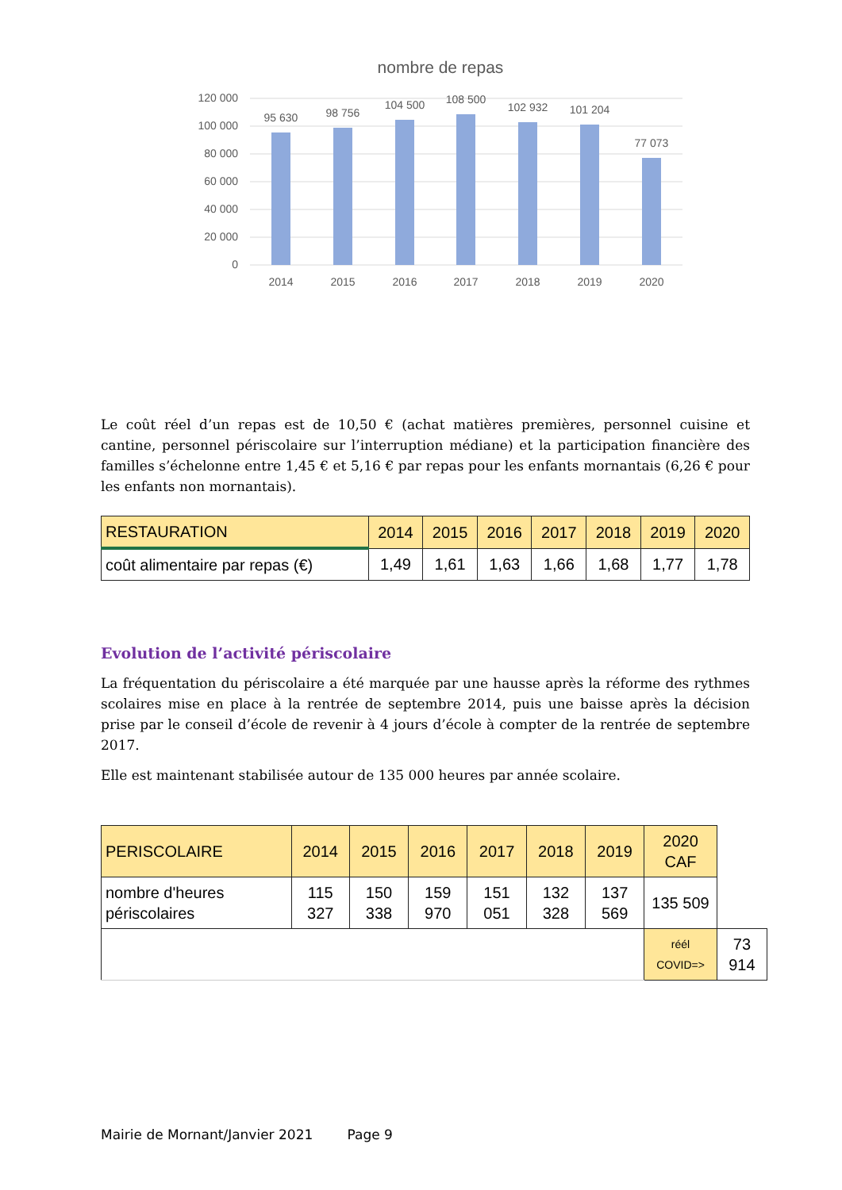nombre de repas
120 000
100 000
80 000
60 000
40 000
20 000
0
95 630
98 756
104 500
108 500
102 932
101 204
77 073
2014
2015
2016
2017
2018
2019
2020
Le coût réel d’un repas est de 10,50 € (achat matières premières, personnel cuisine et cantine, personnel périscolaire sur l’interruption médiane) et la participation financière des familles s’échelonne entre 1,45 € et 5,16 € par repas pour les enfants mornantais (6,26 € pour les enfants non mornantais).
| RESTAURATION | 2014 | 2015 | 2016 | 2017 | 2018 | 2019 | 2020 |
| --- | --- | --- | --- | --- | --- | --- | --- |
| coût alimentaire par repas (€) | 1,49 | 1,61 | 1,63 | 1,66 | 1,68 | 1,77 | 1,78 |
Evolution de l’activité périscolaire
La fréquentation du périscolaire a été marquée par une hausse après la réforme des rythmes scolaires mise en place à la rentrée de septembre 2014, puis une baisse après la décision prise par le conseil d’école de revenir à 4 jours d’école à compter de la rentrée de septembre 2017.
Elle est maintenant stabilisée autour de 135 000 heures par année scolaire.
| PERISCOLAIRE | 2014 | 2015 | 2016 | 2017 | 2018 | 2019 | 2020 CAF | |
| nombre d'heures périscolaires | 115 327 | 150 338 | 159 970 | 151 051 | 132 328 | 137 569 | 135 509 | |
| | | | | | | | réél COVID=> | 73 914 |
Mairie de Mornant/Janvier 2021 Page 9